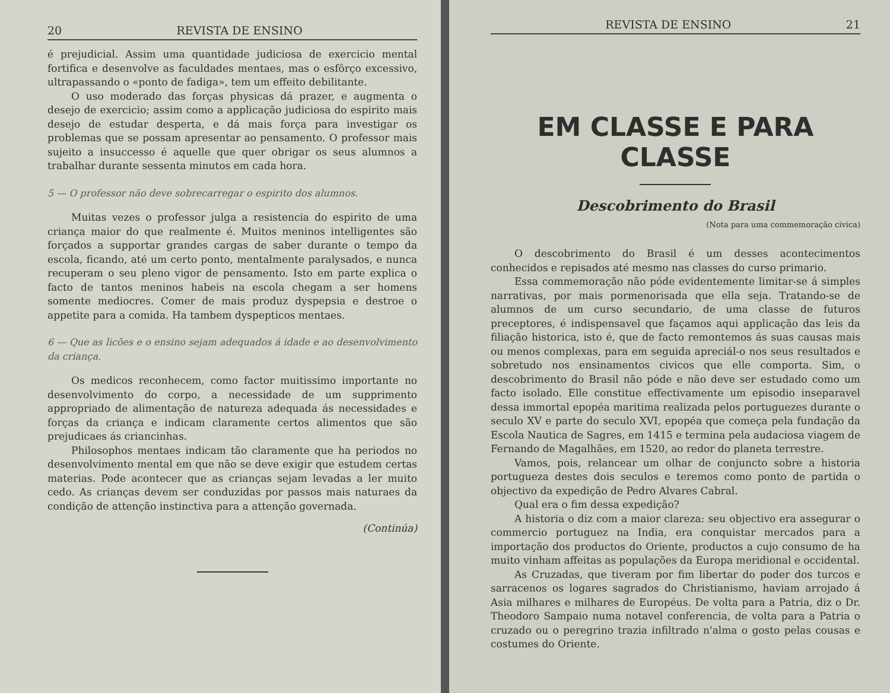20 REVISTA DE ENSINO
é prejudicial. Assim uma quantidade judiciosa de exercicio mental fortifica e desenvolve as faculdades mentaes, mas o esfôrço excessivo, ultrapassando o «ponto de fadiga», tem um effeito debilitante.
O uso moderado das forças physicas dá prazer, e augmenta o desejo de exercicio; assim como a applicação judiciosa do espirito mais desejo de estudar desperta, e dá mais força para investigar os problemas que se possam apresentar ao pensamento. O professor mais sujeito a insuccesso é aquelle que quer obrigar os seus alumnos a trabalhar durante sessenta minutos em cada hora.
5 — O professor não deve sobrecarregar o espirito dos alumnos.
Muitas vezes o professor julga a resistencia do espirito de uma criança maior do que realmente é. Muitos meninos intelligentes são forçados a supportar grandes cargas de saber durante o tempo da escola, ficando, até um certo ponto, mentalmente paralysados, e nunca recuperam o seu pleno vigor de pensamento. Isto em parte explica o facto de tantos meninos habeis na escola chegam a ser homens somente mediocres. Comer de mais produz dyspepsia e destroe o appetite para a comida. Ha tambem dyspepticos mentaes.
6 — Que as licões e o ensino sejam adequados á idade e ao desenvolvimento da criança.
Os medicos reconhecem, como factor muitissimo importante no desenvolvimento do corpo, a necessidade de um supprimento appropriado de alimentação de natureza adequada ás necessidades e forças da criança e indicam claramente certos alimentos que são prejudicaes ás criancinhas.
Philosophos mentaes indicam tão claramente que ha periodos no desenvolvimento mental em que não se deve exigir que estudem certas materias. Pode acontecer que as crianças sejam levadas a ler muito cedo. As crianças devem ser conduzidas por passos mais naturaes da condição de attenção instinctiva para a attenção governada.
(Continúa)
REVISTA DE ENSINO 21
EM CLASSE E PARA CLASSE
Descobrimento do Brasil
(Nota para uma commemoração civica)
O descobrimento do Brasil é um desses acontecimentos conhecidos e repisados até mesmo nas classes do curso primario.
Essa commemoração não póde evidentemente limitar-se á simples narrativas, por mais pormenorisada que ella seja. Tratando-se de alumnos de um curso secundario, de uma classe de futuros preceptores, é indispensavel que façamos aqui applicação das leis da filiação historica, isto é, que de facto remontemos ás suas causas mais ou menos complexas, para em seguida apreciál-o nos seus resultados e sobretudo nos ensinamentos civicos que elle comporta. Sim, o descobrimento do Brasil não póde e não deve ser estudado como um facto isolado. Elle constitue effectivamente um episodio inseparavel dessa immortal epopéa maritima realizada pelos portuguezes durante o seculo XV e parte do seculo XVI, epopéa que começa pela fundação da Escola Nautica de Sagres, em 1415 e termina pela audaciosa viagem de Fernando de Magalhães, em 1520, ao redor do planeta terrestre.
Vamos, pois, relancear um olhar de conjuncto sobre a historia portugueza destes dois seculos e teremos como ponto de partida o objectivo da expedição de Pedro Alvares Cabral.
Qual era o fim dessa expedição?
A historia o diz com a maior clareza: seu objectivo era assegurar o commercio portuguez na India, era conquistar mercados para a importação dos productos do Oriente, productos a cujo consumo de ha muito vinham affeitas as populações da Europa meridional e occidental.
As Cruzadas, que tiveram por fim libertar do poder dos turcos e sarracenos os logares sagrados do Christianismo, haviam arrojado á Asia milhares e milhares de Européus. De volta para a Patria, diz o Dr. Theodoro Sampaio numa notavel conferencia, de volta para a Patria o cruzado ou o peregrino trazia infiltrado n'alma o gosto pelas cousas e costumes do Oriente.